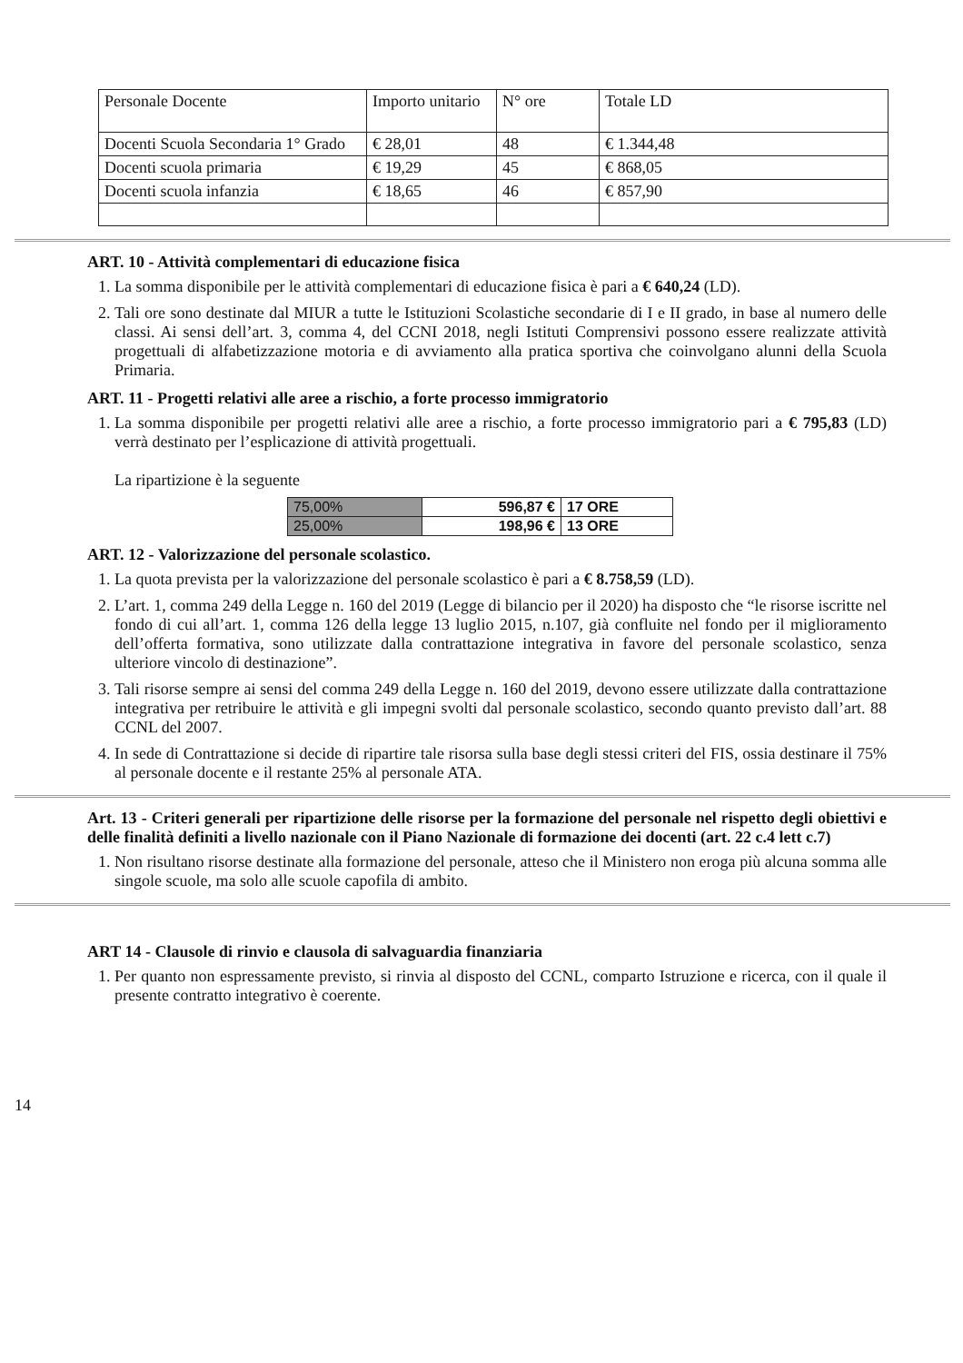| Personale Docente | Importo unitario | N° ore | Totale LD |
| Docenti Scuola Secondaria 1° Grado | € 28,01 | 48 | € 1.344,48 |
| Docenti scuola primaria | € 19,29 | 45 | € 868,05 |
| Docenti scuola infanzia | € 18,65 | 46 | € 857,90 |
ART. 10 - Attività complementari di educazione fisica
1. La somma disponibile per le attività complementari di educazione fisica è pari a € 640,24 (LD).
2. Tali ore sono destinate dal MIUR a tutte le Istituzioni Scolastiche secondarie di I e II grado, in base al numero delle classi. Ai sensi dell’art. 3, comma 4, del CCNI 2018, negli Istituti Comprensivi possono essere realizzate attività progettuali di alfabetizzazione motoria e di avviamento alla pratica sportiva che coinvolgano alunni della Scuola Primaria.
ART. 11 - Progetti relativi alle aree a rischio, a forte processo immigratorio
1. La somma disponibile per progetti relativi alle aree a rischio, a forte processo immigratorio pari a € 795,83 (LD) verrà destinato per l’esplicazione di attività progettuali.
La ripartizione è la seguente
| 75,00% | 596,87 € | 17 ORE |
| 25,00% | 198,96 € | 13 ORE |
ART. 12 - Valorizzazione del personale scolastico.
1. La quota prevista per la valorizzazione del personale scolastico è pari a € 8.758,59 (LD).
2. L’art. 1, comma 249 della Legge n. 160 del 2019 (Legge di bilancio per il 2020) ha disposto che “le risorse iscritte nel fondo di cui all’art. 1, comma 126 della legge 13 luglio 2015, n.107, già confluite nel fondo per il miglioramento dell’offerta formativa, sono utilizzate dalla contrattazione integrativa in favore del personale scolastico, senza ulteriore vincolo di destinazione”.
3. Tali risorse sempre ai sensi del comma 249 della Legge n. 160 del 2019, devono essere utilizzate dalla contrattazione integrativa per retribuire le attività e gli impegni svolti dal personale scolastico, secondo quanto previsto dall’art. 88 CCNL del 2007.
4. In sede di Contrattazione si decide di ripartire tale risorsa sulla base degli stessi criteri del FIS, ossia destinare il 75% al personale docente e il restante 25% al personale ATA.
Art. 13 - Criteri generali per ripartizione delle risorse per la formazione del personale nel rispetto degli obiettivi e delle finalità definiti a livello nazionale con il Piano Nazionale di formazione dei docenti (art. 22 c.4 lett c.7)
1. Non risultano risorse destinate alla formazione del personale, atteso che il Ministero non eroga più alcuna somma alle singole scuole, ma solo alle scuole capofila di ambito.
ART 14 - Clausole di rinvio e clausola di salvaguardia finanziaria
1. Per quanto non espressamente previsto, si rinvia al disposto del CCNL, comparto Istruzione e ricerca, con il quale il presente contratto integrativo è coerente.
14